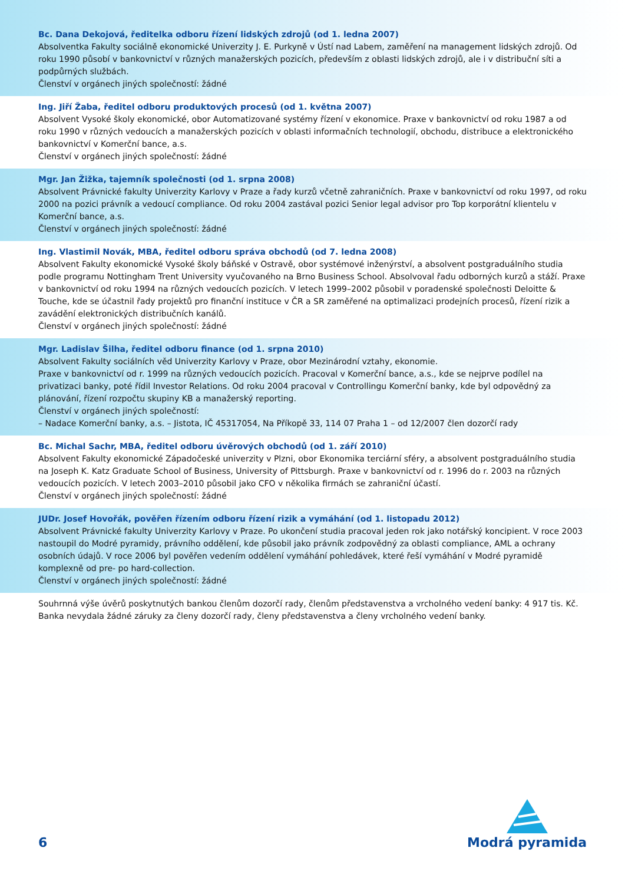Bc. Dana Dekojová, ředitelka odboru řízení lidských zdrojů (od 1. ledna 2007)
Absolventka Fakulty sociálně ekonomické Univerzity J. E. Purkyně v Ústí nad Labem, zaměření na management lidských zdrojů. Od roku 1990 působí v bankovnictví v různých manažerských pozicích, především z oblasti lidských zdrojů, ale i v distribuční síti a podpůrných službách.
Členství v orgánech jiných společností: žádné
Ing. Jiří Žaba, ředitel odboru produktových procesů (od 1. května 2007)
Absolvent Vysoké školy ekonomické, obor Automatizované systémy řízení v ekonomice. Praxe v bankovnictví od roku 1987 a od roku 1990 v různých vedoucích a manažerských pozicích v oblasti informačních technologií, obchodu, distribuce a elektronického bankovnictví v Komerční bance, a.s.
Členství v orgánech jiných společností: žádné
Mgr. Jan Žižka, tajemník společnosti (od 1. srpna 2008)
Absolvent Právnické fakulty Univerzity Karlovy v Praze a řady kurzů včetně zahraničních. Praxe v bankovnictví od roku 1997, od roku 2000 na pozici právník a vedoucí compliance. Od roku 2004 zastával pozici Senior legal advisor pro Top korporátní klientelu v Komerční bance, a.s.
Členství v orgánech jiných společností: žádné
Ing. Vlastimil Novák, MBA, ředitel odboru správa obchodů (od 7. ledna 2008)
Absolvent Fakulty ekonomické Vysoké školy báňské v Ostravě, obor systémové inženýrství, a absolvent postgraduálního studia podle programu Nottingham Trent University vyučovaného na Brno Business School. Absolvoval řadu odborných kurzů a stáží. Praxe v bankovnictví od roku 1994 na různých vedoucích pozicích. V letech 1999–2002 působil v poradenské společnosti Deloitte & Touche, kde se účastnil řady projektů pro finanční instituce v ČR a SR zaměřené na optimalizaci prodejních procesů, řízení rizik a zavádění elektronických distribučních kanálů.
Členství v orgánech jiných společností: žádné
Mgr. Ladislav Šilha, ředitel odboru finance (od 1. srpna 2010)
Absolvent Fakulty sociálních věd Univerzity Karlovy v Praze, obor Mezinárodní vztahy, ekonomie.
Praxe v bankovnictví od r. 1999 na různých vedoucích pozicích. Pracoval v Komerční bance, a.s., kde se nejprve podílel na privatizaci banky, poté řídil Investor Relations. Od roku 2004 pracoval v Controllingu Komerční banky, kde byl odpovědný za plánování, řízení rozpočtu skupiny KB a manažerský reporting.
Členství v orgánech jiných společností:
– Nadace Komerční banky, a.s. – Jistota, IČ 45317054, Na Příkopě 33, 114 07 Praha 1 – od 12/2007 člen dozorčí rady
Bc. Michal Sachr, MBA, ředitel odboru úvěrových obchodů (od 1. září 2010)
Absolvent Fakulty ekonomické Západočeské univerzity v Plzni, obor Ekonomika terciární sféry, a absolvent postgraduálního studia na Joseph K. Katz Graduate School of Business, University of Pittsburgh. Praxe v bankovnictví od r. 1996 do r. 2003 na různých vedoucích pozicích. V letech 2003–2010 působil jako CFO v několika firmách se zahraniční účastí.
Členství v orgánech jiných společností: žádné
JUDr. Josef Hovořák, pověřen řízením odboru řízení rizik a vymáhání (od 1. listopadu 2012)
Absolvent Právnické fakulty Univerzity Karlovy v Praze. Po ukončení studia pracoval jeden rok jako notářský koncipient. V roce 2003 nastoupil do Modré pyramidy, právního oddělení, kde působil jako právník zodpovědný za oblasti compliance, AML a ochrany osobních údajů. V roce 2006 byl pověřen vedením oddělení vymáhání pohledávek, které řeší vymáhání v Modré pyramidě komplexně od pre- po hard-collection.
Členství v orgánech jiných společností: žádné
Souhrnná výše úvěrů poskytnutých bankou členům dozorčí rady, členům představenstva a vrcholného vedení banky: 4 917 tis. Kč.
Banka nevydala žádné záruky za členy dozorčí rady, členy představenstva a členy vrcholného vedení banky.
6
Modrá pyramida